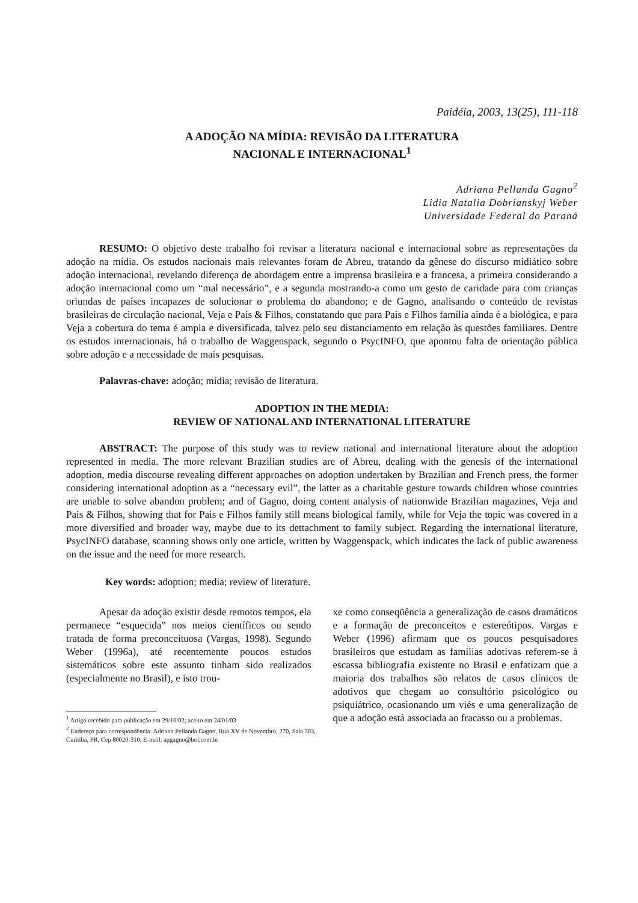Paidéia, 2003, 13(25), 111-118
A ADOÇÃO NA MÍDIA: REVISÃO DA LITERATURA
NACIONAL E INTERNACIONAL<sup>1</sup>
Adriana Pellanda Gagno<sup>2</sup>
Lidia Natalia Dobrianskyj Weber
Universidade Federal do Paraná
RESUMO: O objetivo deste trabalho foi revisar a literatura nacional e internacional sobre as representações da adoção na mídia. Os estudos nacionais mais relevantes foram de Abreu, tratando da gênese do discurso midiático sobre adoção internacional, revelando diferença de abordagem entre a imprensa brasileira e a francesa, a primeira considerando a adoção internacional como um “mal necessário”, e a segunda mostrando-a como um gesto de caridade para com crianças oriundas de países incapazes de solucionar o problema do abandono; e de Gagno, analisando o conteúdo de revistas brasileiras de circulação nacional, Veja e Pais & Filhos, constatando que para Pais e Filhos família ainda é a biológica, e para Veja a cobertura do tema é ampla e diversificada, talvez pelo seu distanciamento em relação às questões familiares. Dentre os estudos internacionais, há o trabalho de Waggenspack, segundo o PsycINFO, que apontou falta de orientação pública sobre adoção e a necessidade de mais pesquisas.
Palavras-chave: adoção; mídia; revisão de literatura.
ADOPTION IN THE MEDIA:
REVIEW OF NATIONAL AND INTERNATIONAL LITERATURE
ABSTRACT: The purpose of this study was to review national and international literature about the adoption represented in media. The more relevant Brazilian studies are of Abreu, dealing with the genesis of the international adoption, media discourse revealing different approaches on adoption undertaken by Brazilian and French press, the former considering international adoption as a “necessary evil”, the latter as a charitable gesture towards children whose countries are unable to solve abandon problem; and of Gagno, doing content analysis of nationwide Brazilian magazines, Veja and Pais & Filhos, showing that for Pais e Filhos family still means biological family, while for Veja the topic was covered in a more diversified and broader way, maybe due to its dettachment to family subject. Regarding the international literature, PsycINFO database, scanning shows only one article, written by Waggenspack, which indicates the lack of public awareness on the issue and the need for more research.
Key words: adoption; media; review of literature.
Apesar da adoção existir desde remotos tempos, ela permanece “esquecida” nos meios científicos ou sendo tratada de forma preconceituosa (Vargas, 1998). Segundo Weber (1996a), até recentemente poucos estudos sistemáticos sobre este assunto tinham sido realizados (especialmente no Brasil), e isto trou-
<sup>1</sup> Artigo recebido para publicação em 29/10/02; aceito em 24/01/03
<sup>2</sup> Endereço para correspondência: Adriana Pellanda Gagno, Rua XV de Novembro, 270, Sala 503, Curitiba, PR, Cep 80020-310, E-mail: apgagno@bol.com.br
xe como conseqüência a generalização de casos dramáticos e a formação de preconceitos e estereótipos. Vargas e Weber (1996) afirmam que os poucos pesquisadores brasileiros que estudam as famílias adotivas referem-se à escassa bibliografia existente no Brasil e enfatizam que a maioria dos trabalhos são relatos de casos clínicos de adotivos que chegam ao consultório psicológico ou psiquiátrico, ocasionando um viés e uma generalização de que a adoção está associada ao fracasso ou a problemas.